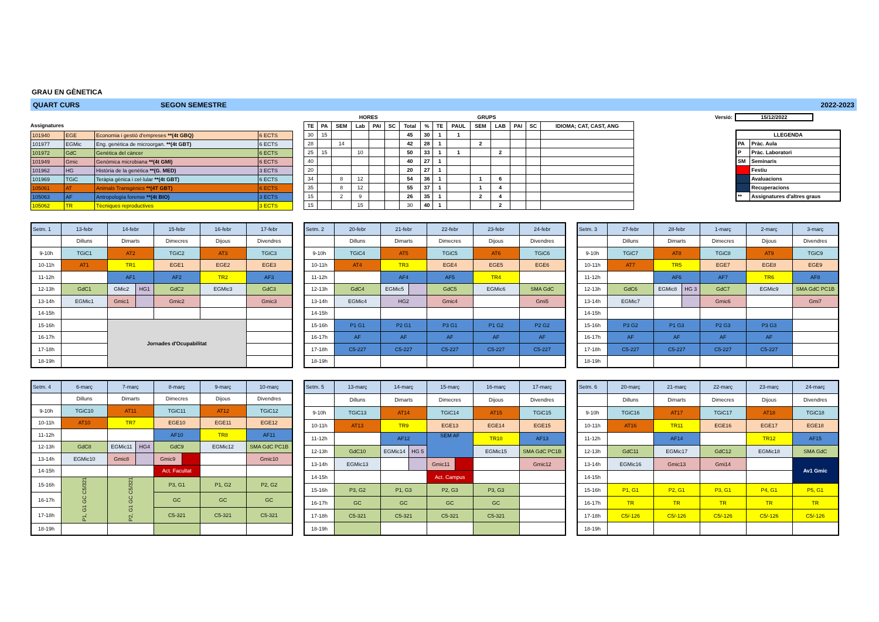GRAU EN GÈNETICA
QUART CURS SEGON SEMESTRE 2022-2023
Assignatures
| 101940 | EGE | Economia i gestió d'empreses **(4t GBQ) | 6 ECTS |
| 101977 | EGMic | Eng. genètica de microorgan. **(4t GBT) | 6 ECTS |
| 101972 | GdC | Genètica del càncer | 6 ECTS |
| 101949 | Gmic | Genòmica microbiana **(4t GMI) | 6 ECTS |
| 101962 | HG | Història de la genètica **(G. MED) | 3 ECTS |
| 101969 | TGiC | Teràpia gènica i cel·lular **(4t GBT) | 6 ECTS |
| 105061 | AT | Animals Transgènics **(4T GBT) | 6 ECTS |
| 105063 | AF | Antropología forense **(4t BIO) | 3 ECTS |
| 105062 | TR | Tècniques reproductives | 3 ECTS |
| HORES | | | | | | | | GRUPS | | | | | | |
| --- | --- | --- | --- | --- | --- | --- | --- | --- | --- | --- | --- | --- | --- | --- |
| TE | PA | SEM | Lab | PAI | SC | Total | % | TE | PAUL | SEM | LAB | PAI | SC | IDIOMA; CAT, CAST, ANG |
| 30 | 15 | | | | | 45 | 30 | 1 | 1 | | | | | |
| 28 | | 14 | | | | 42 | 28 | 1 | | 2 | | | | |
| 25 | 15 | | 10 | | | 50 | 33 | 1 | 1 | | 2 | | | |
| 40 | | | | | | 40 | 27 | 1 | | | | | | |
| 20 | | | | | | 20 | 27 | 1 | | | | | | |
| 34 | | 8 | 12 | | | 54 | 36 | 1 | | 1 | 6 | | | |
| 35 | | 8 | 12 | | | 55 | 37 | 1 | | 1 | 4 | | | |
| 15 | | 2 | 9 | | | 26 | 35 | 1 | | 2 | 4 | | | |
| 15 | | | 15 | | | 30 | 40 | 1 | | | 2 | | | |
Versió: 15/12/2022
| LLEGENDA | |
| PA | Pràc. Aula |
| P | Pràc. Laboratori |
| SM | Seminaris |
| | Festiu |
| | Avaluacions |
| | Recuperacions |
| ** | Assignatures d'altres graus |
| Setm. 1 | 13-febr | 14-febr | 15-febr | 16-febr | 17-febr |
| | Dilluns | Dimarts | Dimecres | Dijous | Divendres |
| 9-10h | TGiC1 | AT2 | TGiC2 | AT3 | TGiC3 |
| 10-11h | AT1 | TR1 | EGE1 | EGE2 | EGE3 |
| 11-12h | | AF1 | AF2 | TR2 | AF3 |
| 12-13h | GdC1 | GMic2 HG1 | GdC2 | EGMic3 | GdC3 |
| 13-14h | EGMic1 | Gmic1 | Gmic2 | | Gmic3 |
| 14-15h | | | | | |
| 15-16h | | Jornades d'Ocupabilitat | | | |
| 16-17h | | | | | |
| 17-18h | | | | | |
| 18-19h | | | | | |
| Setm. 2 | 20-febr | 21-febr | 22-febr | 23-febr | 24-febr |
| | Dilluns | Dimarts | Dimecres | Dijous | Divendres |
| 9-10h | TGiC4 | AT5 | TGiC5 | AT6 | TGiC6 |
| 10-11h | AT4 | TR3 | EGE4 | EGE5 | EGE6 |
| 11-12h | | AF4 | AF5 | TR4 | |
| 12-13h | GdC4 | EGMic5 | GdC5 | EGMic6 | SMA GdC |
| 13-14h | EGMic4 | HG2 | Gmic4 | | Gmi5 |
| 14-15h | | | | | |
| 15-16h | P1 G1 | P2 G1 | P3 G1 | P1 G2 | P2 G2 |
| 16-17h | AF | AF | AF | AF | AF |
| 17-18h | C5-227 | C5-227 | C5-227 | C5-227 | C5-227 |
| 18-19h | | | | | |
| Setm. 3 | 27-febr | 28-febr | 1-març | 2-març | 3-març |
| | Dilluns | Dimarts | Dimecres | Dijous | Divendres |
| 9-10h | TGiC7 | AT8 | TGiC8 | AT9 | TGiC9 |
| 10-11h | AT7 | TR5 | EGE7 | EGE8 | EGE9 |
| 11-12h | | AF6 | AF7 | TR6 | AF8 |
| 12-13h | GdC6 | EGMic8 HG 3 | GdC7 | EGMic9 | SMA GdC PC1B |
| 13-14h | EGMic7 | | Gmic6 | | Gmi7 |
| 14-15h | | | | | |
| 15-16h | P3 G2 | P1 G3 | P2 G3 | P3 G3 | |
| 16-17h | AF | AF | AF | AF | |
| 17-18h | C5-227 | C5-227 | C5-227 | C5-227 | |
| 18-19h | | | | | |
| Setm. 4 | 6-març | 7-març | 8-març | 9-març | 10-març |
| | Dilluns | Dimarts | Dimecres | Dijous | Divendres |
| 9-10h | TGiC10 | AT11 | TGiC11 | AT12 | TGiC12 |
| 10-11h | AT10 | TR7 | EGE10 | EGE11 | EGE12 |
| 11-12h | | | AF10 | TR8 | AF11 |
| 12-13h | GdC8 | EGMic11 HG4 | GdC9 | EGMic12 | SMA GdC PC1B |
| 13-14h | EGMic10 | Gmic8 | Gmic9 | | Gmic10 |
| 14-15h | | | Act. Facultat | | |
| 15-16h | P1, G1 GC C5/321 | P2, G1 GC C5/321 | P3, G1 | P1, G2 | P2, G2 |
| 16-17h | | | GC | GC | GC |
| 17-18h | | | C5-321 | C5-321 | C5-321 |
| 18-19h | | | | | |
| Setm. 5 | 13-març | 14-març | 15-març | 16-març | 17-març |
| | Dilluns | Dimarts | Dimecres | Dijous | Divendres |
| 9-10h | TGiC13 | AT14 | TGiC14 | AT15 | TGiC15 |
| 10-11h | AT13 | TR9 | EGE13 | EGE14 | EGE15 |
| 11-12h | | AF12 | SEM AF | TR10 | AF13 |
| 12-13h | GdC10 | EGMic14 HG 5 | | EGMic15 | SMA GdC PC1B |
| 13-14h | EGMic13 | | Gmic11 | | Gmic12 |
| 14-15h | | | Act. Campus | | |
| 15-16h | P3, G2 | P1, G3 | P2, G3 | P3, G3 | |
| 16-17h | GC | GC | GC | GC | |
| 17-18h | C5-321 | C5-321 | C5-321 | C5-321 | |
| 18-19h | | | | | |
| Setm. 6 | 20-març | 21-març | 22-març | 23-març | 24-març |
| | Dilluns | Dimarts | Dimecres | Dijous | Divendres |
| 9-10h | TGiC16 | AT17 | TGiC17 | AT18 | TGiC18 |
| 10-11h | AT16 | TR11 | EGE16 | EGE17 | EGE18 |
| 11-12h | | AF14 | | TR12 | AF15 |
| 12-13h | GdC11 | EGMic17 | GdC12 | EGMic18 | SMA GdC |
| 13-14h | EGMic16 | Gmic13 | Gmi14 | | Av1 Gmic |
| 14-15h | | | | | |
| 15-16h | P1, G1 | P2, G1 | P3, G1 | P4, G1 | P5, G1 |
| 16-17h | TR | TR | TR | TR | TR |
| 17-18h | C5/-126 | C5/-126 | C5/-126 | C5/-126 | C5/-126 |
| 18-19h | | | | | |